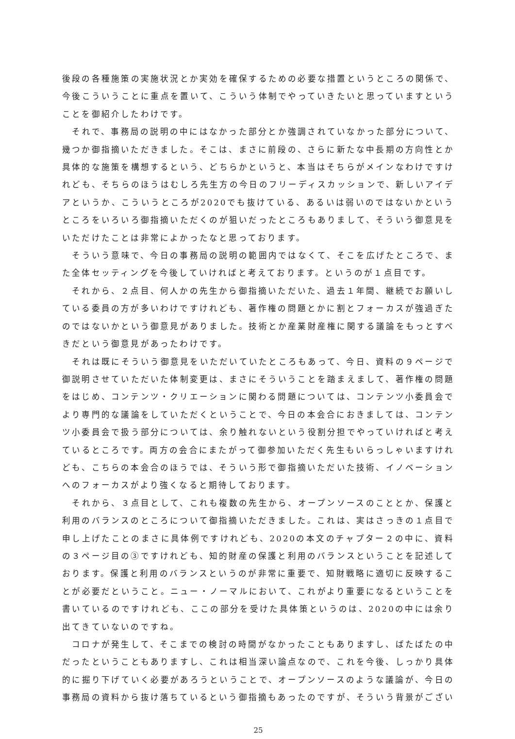後段の各種施策の実施状況とか実効を確保するための必要な措置というところの関係で、今後こういうことに重点を置いて、こういう体制でやっていきたいと思っていますということを御紹介したわけです。
　それで、事務局の説明の中にはなかった部分とか強調されていなかった部分について、幾つか御指摘いただきました。そこは、まさに前段の、さらに新たな中長期の方向性とか具体的な施策を構想するという、どちらかというと、本当はそちらがメインなわけですけれども、そちらのほうはむしろ先生方の今日のフリーディスカッションで、新しいアイデアというか、こういうところが2020でも抜けている、あるいは弱いのではないかというところをいろいろ御指摘いただくのが狙いだったところもありまして、そういう御意見をいただけたことは非常によかったなと思っております。
　そういう意味で、今日の事務局の説明の範囲内ではなくて、そこを広げたところで、また全体セッティングを今後していければと考えております。というのが１点目です。
　それから、２点目、何人かの先生から御指摘いただいた、過去１年間、継続でお願いしている委員の方が多いわけですけれども、著作権の問題とかに割とフォーカスが強過ぎたのではないかという御意見がありました。技術とか産業財産権に関する議論をもっとすべきだという御意見があったわけです。
　それは既にそういう御意見をいただいていたところもあって、今日、資料の９ページで御説明させていただいた体制変更は、まさにそういうことを踏まえまして、著作権の問題をはじめ、コンテンツ・クリエーションに関わる問題については、コンテンツ小委員会でより専門的な議論をしていただくということで、今日の本会合におきましては、コンテンツ小委員会で扱う部分については、余り触れないという役割分担でやっていければと考えているところです。両方の会合にまたがって御参加いただく先生もいらっしゃいますけれども、こちらの本会合のほうでは、そういう形で御指摘いただいた技術、イノベーションへのフォーカスがより強くなると期待しております。
　それから、３点目として、これも複数の先生から、オープンソースのこととか、保護と利用のバランスのところについて御指摘いただきました。これは、実はさっきの１点目で申し上げたことのまさに具体例ですけれども、2020の本文のチャプター２の中に、資料の３ページ目の③ですけれども、知的財産の保護と利用のバランスということを記述しております。保護と利用のバランスというのが非常に重要で、知財戦略に適切に反映することが必要だということ。ニュー・ノーマルにおいて、これがより重要になるということを書いているのですけれども、ここの部分を受けた具体策というのは、2020の中には余り出てきていないのですね。
　コロナが発生して、そこまでの検討の時間がなかったこともありますし、ばたばたの中だったということもありますし、これは相当深い論点なので、これを今後、しっかり具体的に掘り下げていく必要があろうということで、オープンソースのような議論が、今日の事務局の資料から抜け落ちているという御指摘もあったのですが、そういう背景がござい
25